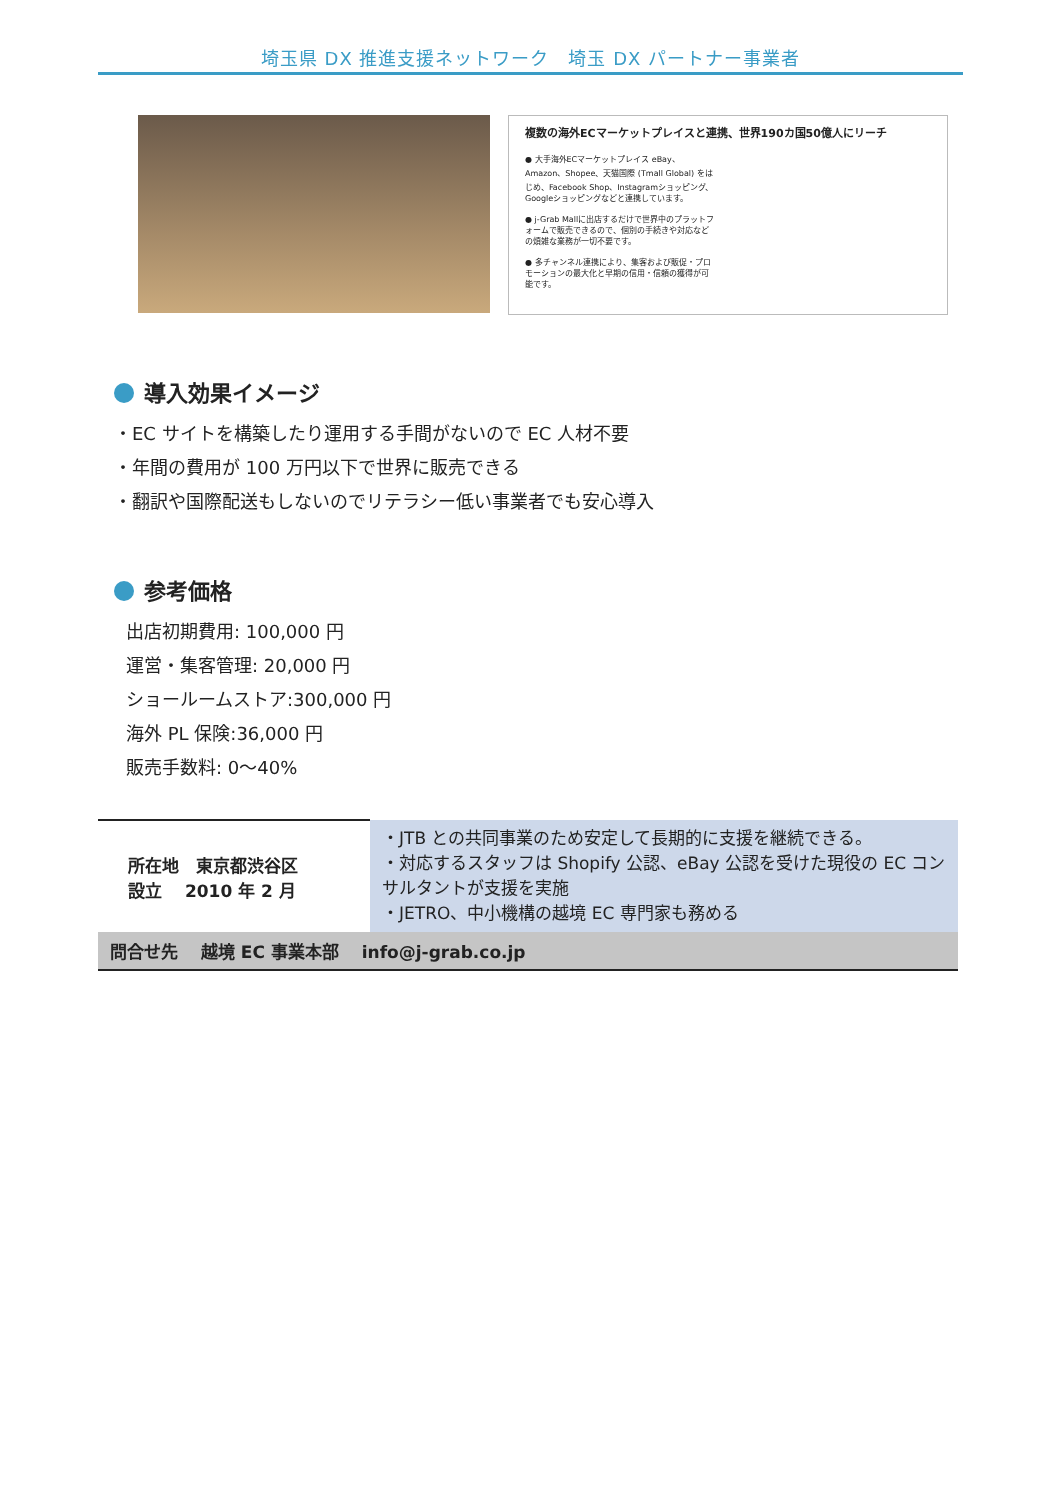埼玉県 DX 推進支援ネットワーク　埼玉 DX パートナー事業者
複数の海外ECマーケットプレイスと連携、世界190カ国50億人にリーチ
● 大手海外ECマーケットプレイス eBay、Amazon、Shopee、天猫国際 (Tmall Global) をはじめ、Facebook Shop、Instagramショッピング、Googleショッピングなどと連携しています。
● j-Grab Mallに出店するだけで世界中のプラットフォームで販売できるので、個別の手続きや対応などの煩雑な業務が一切不要です。
● 多チャンネル連携により、集客および販促・プロモーションの最大化と早期の信用・信頼の獲得が可能です。
導入効果イメージ
・EC サイトを構築したり運用する手間がないので EC 人材不要
・年間の費用が 100 万円以下で世界に販売できる
・翻訳や国際配送もしないのでリテラシー低い事業者でも安心導入
参考価格
出店初期費用: 100,000 円
運営・集客管理: 20,000 円
ショールームストア:300,000 円
海外 PL 保険:36,000 円
販売手数料: 0～40%
| 所在地 東京都渋谷区 設立 2010 年 2 月 | ・JTB との共同事業のため安定して長期的に支援を継続できる。 ・対応するスタッフは Shopify 公認、eBay 公認を受けた現役の EC コンサルタントが支援を実施 ・JETRO、中小機構の越境 EC 専門家も務める |
| 問合せ先 越境 EC 事業本部 info@j-grab.co.jp | |